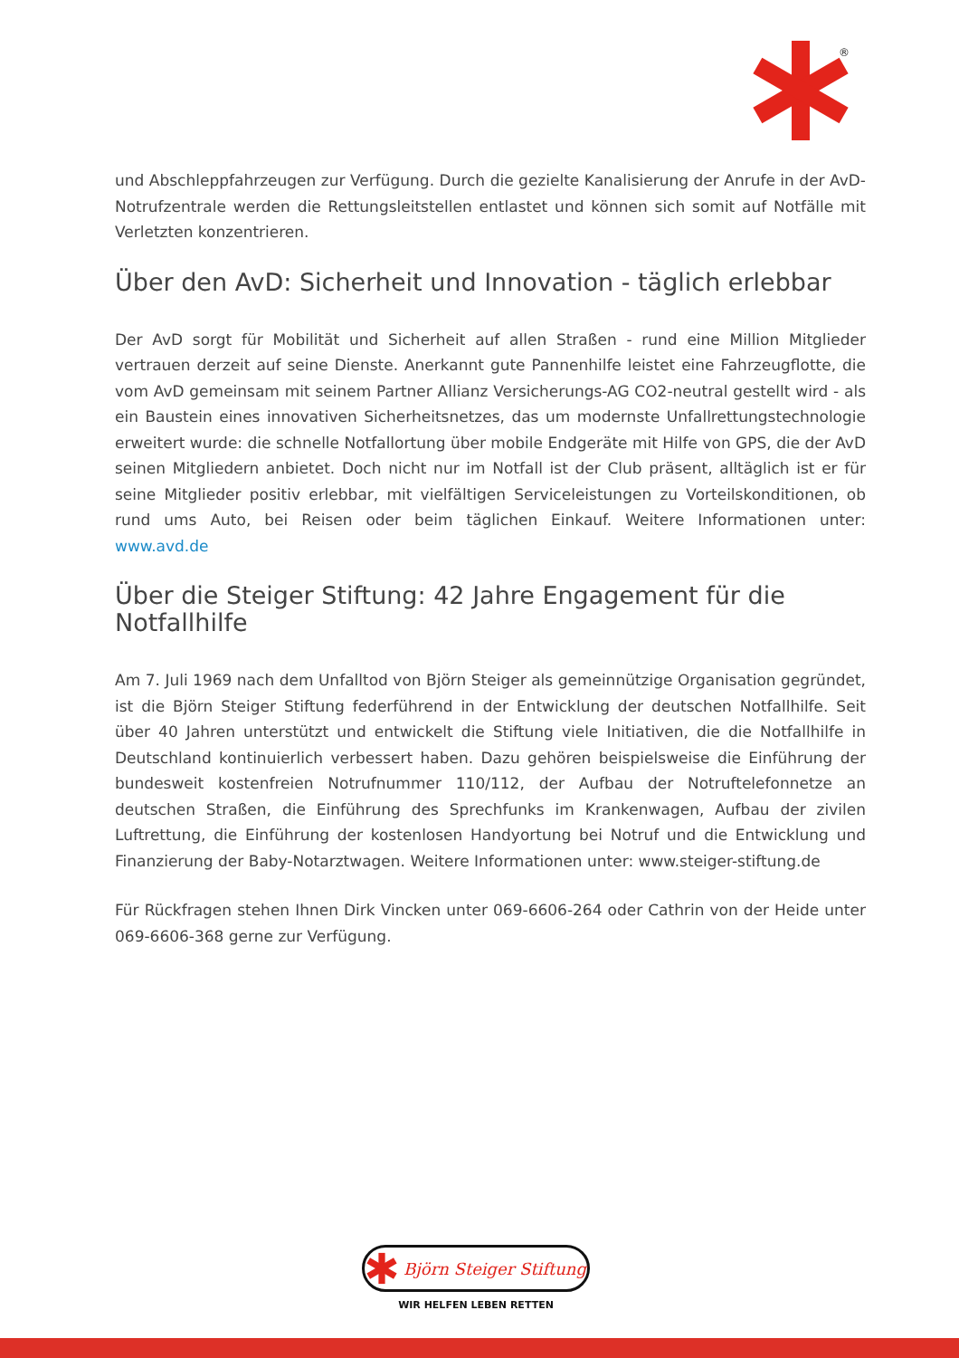®
und Abschleppfahrzeugen zur Verfügung. Durch die gezielte Kanalisierung der Anrufe in der AvD-Notrufzentrale werden die Rettungsleitstellen entlastet und können sich somit auf Notfälle mit Verletzten konzentrieren.
Über den AvD: Sicherheit und Innovation - täglich erlebbar
Der AvD sorgt für Mobilität und Sicherheit auf allen Straßen - rund eine Million Mitglieder vertrauen derzeit auf seine Dienste. Anerkannt gute Pannenhilfe leistet eine Fahrzeugflotte, die vom AvD gemeinsam mit seinem Partner Allianz Versicherungs-AG CO2-neutral gestellt wird - als ein Baustein eines innovativen Sicherheitsnetzes, das um modernste Unfallrettungstechnologie erweitert wurde: die schnelle Notfallortung über mobile Endgeräte mit Hilfe von GPS, die der AvD seinen Mitgliedern anbietet. Doch nicht nur im Notfall ist der Club präsent, alltäglich ist er für seine Mitglieder positiv erlebbar, mit vielfältigen Serviceleistungen zu Vorteilskonditionen, ob rund ums Auto, bei Reisen oder beim täglichen Einkauf. Weitere Informationen unter: www.avd.de
Über die Steiger Stiftung: 42 Jahre Engagement für die Notfallhilfe
Am 7. Juli 1969 nach dem Unfalltod von Björn Steiger als gemeinnützige Organisation gegründet, ist die Björn Steiger Stiftung federführend in der Entwicklung der deutschen Notfallhilfe. Seit über 40 Jahren unterstützt und entwickelt die Stiftung viele Initiativen, die die Notfallhilfe in Deutschland kontinuierlich verbessert haben. Dazu gehören beispielsweise die Einführung der bundesweit kostenfreien Notrufnummer 110/112, der Aufbau der Notruftelefonnetze an deutschen Straßen, die Einführung des Sprechfunks im Krankenwagen, Aufbau der zivilen Luftrettung, die Einführung der kostenlosen Handyortung bei Notruf und die Entwicklung und Finanzierung der Baby-Notarztwagen. Weitere Informationen unter: www.steiger-stiftung.de
Für Rückfragen stehen Ihnen Dirk Vincken unter 069-6606-264 oder Cathrin von der Heide unter 069-6606-368 gerne zur Verfügung.
Björn Steiger Stiftung
WIR HELFEN LEBEN RETTEN